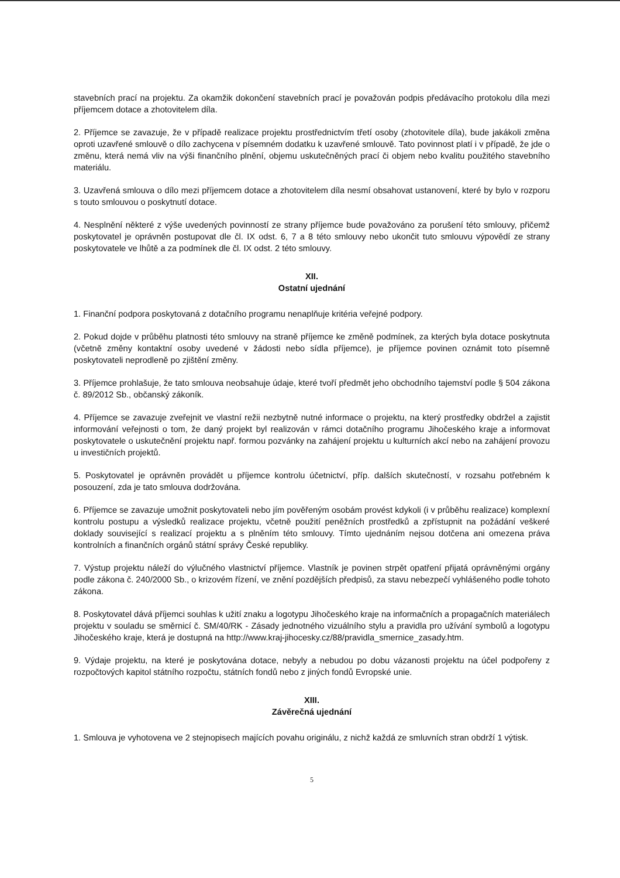stavebních prací na projektu. Za okamžik dokončení stavebních prací je považován podpis předávacího protokolu díla mezi příjemcem dotace a zhotovitelem díla.
2. Příjemce se zavazuje, že v případě realizace projektu prostřednictvím třetí osoby (zhotovitele díla), bude jakákoli změna oproti uzavřené smlouvě o dílo zachycena v písemném dodatku k uzavřené smlouvě. Tato povinnost platí i v případě, že jde o změnu, která nemá vliv na výši finančního plnění, objemu uskutečněných prací či objem nebo kvalitu použitého stavebního materiálu.
3. Uzavřená smlouva o dílo mezi příjemcem dotace a zhotovitelem díla nesmí obsahovat ustanovení, které by bylo v rozporu s touto smlouvou o poskytnutí dotace.
4. Nesplnění některé z výše uvedených povinností ze strany příjemce bude považováno za porušení této smlouvy, přičemž poskytovatel je oprávněn postupovat dle čl. IX odst. 6, 7 a 8 této smlouvy nebo ukončit tuto smlouvu výpovědí ze strany poskytovatele ve lhůtě a za podmínek dle čl. IX odst. 2 této smlouvy.
XII.
Ostatní ujednání
1. Finanční podpora poskytovaná z dotačního programu nenaplňuje kritéria veřejné podpory.
2. Pokud dojde v průběhu platnosti této smlouvy na straně příjemce ke změně podmínek, za kterých byla dotace poskytnuta (včetně změny kontaktní osoby uvedené v žádosti nebo sídla příjemce), je příjemce povinen oznámit toto písemně poskytovateli neprodleně po zjištění změny.
3. Příjemce prohlašuje, že tato smlouva neobsahuje údaje, které tvoří předmět jeho obchodního tajemství podle § 504 zákona č. 89/2012 Sb., občanský zákoník.
4. Příjemce se zavazuje zveřejnit ve vlastní režii nezbytně nutné informace o projektu, na který prostředky obdržel a zajistit informování veřejnosti o tom, že daný projekt byl realizován v rámci dotačního programu Jihočeského kraje a informovat poskytovatele o uskutečnění projektu např. formou pozvánky na zahájení projektu u kulturních akcí nebo na zahájení provozu u investičních projektů.
5. Poskytovatel je oprávněn provádět u příjemce kontrolu účetnictví, příp. dalších skutečností, v rozsahu potřebném k posouzení, zda je tato smlouva dodržována.
6. Příjemce se zavazuje umožnit poskytovateli nebo jím pověřeným osobám provést kdykoli (i v průběhu realizace) komplexní kontrolu postupu a výsledků realizace projektu, včetně použití peněžních prostředků a zpřístupnit na požádání veškeré doklady související s realizací projektu a s plněním této smlouvy. Tímto ujednáním nejsou dotčena ani omezena práva kontrolních a finančních orgánů státní správy České republiky.
7. Výstup projektu náleží do výlučného vlastnictví příjemce. Vlastník je povinen strpět opatření přijatá oprávněnými orgány podle zákona č. 240/2000 Sb., o krizovém řízení, ve znění pozdějších předpisů, za stavu nebezpečí vyhlášeného podle tohoto zákona.
8. Poskytovatel dává příjemci souhlas k užití znaku a logotypu Jihočeského kraje na informačních a propagačních materiálech projektu v souladu se směrnicí č. SM/40/RK - Zásady jednotného vizuálního stylu a pravidla pro užívání symbolů a logotypu Jihočeského kraje, která je dostupná na http://www.kraj-jihocesky.cz/88/pravidla_smernice_zasady.htm.
9. Výdaje projektu, na které je poskytována dotace, nebyly a nebudou po dobu vázanosti projektu na účel podpořeny z rozpočtových kapitol státního rozpočtu, státních fondů nebo z jiných fondů Evropské unie.
XIII.
Závěrečná ujednání
1. Smlouva je vyhotovena ve 2 stejnopisech majících povahu originálu, z nichž každá ze smluvních stran obdrží 1 výtisk.
5